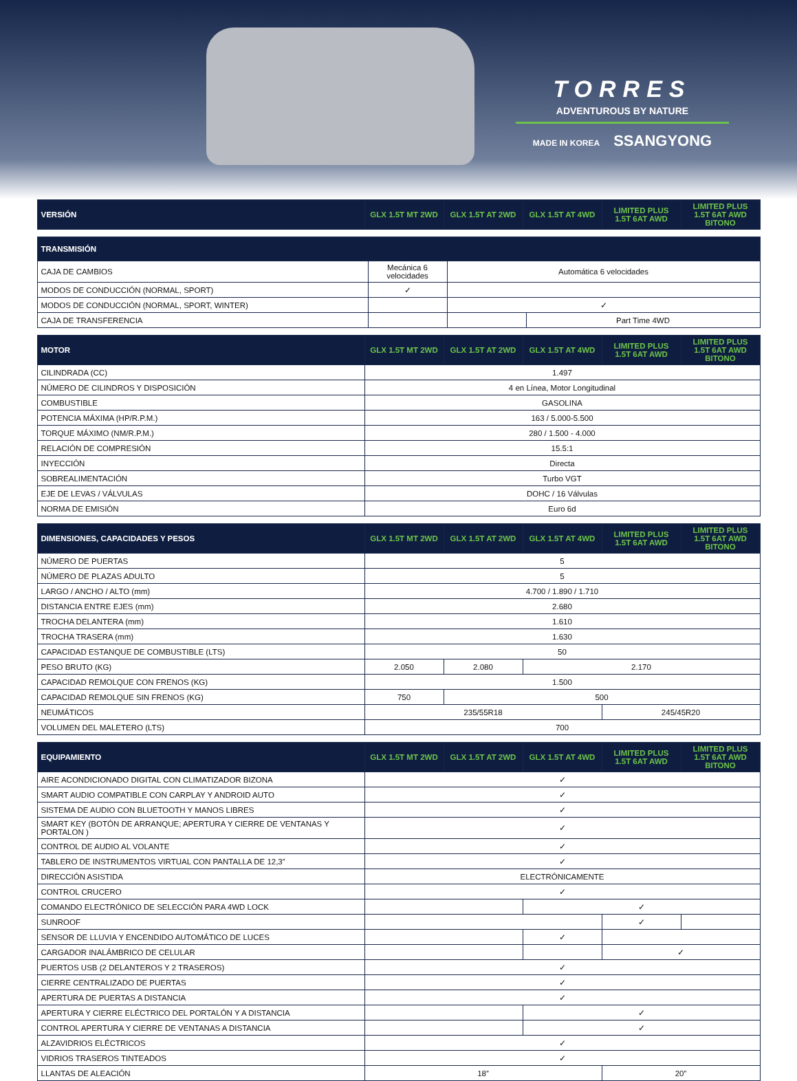TORRES
ADVENTUROUS BY NATURE
MADE IN KOREA SSANGYONG
| VERSIÓN | GLX 1.5T MT 2WD | GLX 1.5T AT 2WD | GLX 1.5T AT 4WD | LIMITED PLUS 1.5T 6AT AWD | LIMITED PLUS 1.5T 6AT AWD BITONO |
| --- | --- | --- | --- | --- | --- |
| TRANSMISIÓN | | | |
| --- | --- | --- | --- |
| CAJA DE CAMBIOS | Mecánica 6 velocidades | Automática 6 velocidades | |
| MODOS DE CONDUCCIÓN (NORMAL, SPORT) | ✓ | | |
| MODOS DE CONDUCCIÓN (NORMAL, SPORT, WINTER) | | ✓ | |
| CAJA DE TRANSFERENCIA | | | Part Time 4WD |
| MOTOR | GLX 1.5T MT 2WD | GLX 1.5T AT 2WD | GLX 1.5T AT 4WD | LIMITED PLUS 1.5T 6AT AWD | LIMITED PLUS 1.5T 6AT AWD BITONO |
| --- | --- | --- | --- | --- | --- |
| CILINDRADA (CC) | 1.497 | | | | |
| NÚMERO DE CILINDROS Y DISPOSICIÓN | 4 en Línea, Motor Longitudinal | | | | |
| COMBUSTIBLE | GASOLINA | | | | |
| POTENCIA MÁXIMA (HP/R.P.M.) | 163 / 5.000-5.500 | | | | |
| TORQUE MÁXIMO (NM/R.P.M.) | 280 / 1.500 - 4.000 | | | | |
| RELACIÓN DE COMPRESIÓN | 15.5:1 | | | | |
| INYECCIÓN | Directa | | | | |
| SOBREALIMENTACIÓN | Turbo VGT | | | | |
| EJE DE LEVAS / VÁLVULAS | DOHC / 16 Válvulas | | | | |
| NORMA DE EMISIÓN | Euro 6d | | | | |
| DIMENSIONES, CAPACIDADES Y PESOS | GLX 1.5T MT 2WD | GLX 1.5T AT 2WD | GLX 1.5T AT 4WD | LIMITED PLUS 1.5T 6AT AWD | LIMITED PLUS 1.5T 6AT AWD BITONO |
| --- | --- | --- | --- | --- | --- |
| NÚMERO DE PUERTAS | 5 | | | | |
| NÚMERO DE PLAZAS ADULTO | 5 | | | | |
| LARGO / ANCHO / ALTO (mm) | 4.700 / 1.890 / 1.710 | | | | |
| DISTANCIA ENTRE EJES (mm) | 2.680 | | | | |
| TROCHA DELANTERA (mm) | 1.610 | | | | |
| TROCHA TRASERA (mm) | 1.630 | | | | |
| CAPACIDAD ESTANQUE DE COMBUSTIBLE (LTS) | 50 | | | | |
| PESO BRUTO (KG) | 2.050 | 2.080 | 2.170 | | |
| CAPACIDAD REMOLQUE CON FRENOS (KG) | 1.500 | | | | |
| CAPACIDAD REMOLQUE SIN FRENOS (KG) | 750 | 500 | | | |
| NEUMÁTICOS | 235/55R18 | | | 245/45R20 | |
| VOLUMEN DEL MALETERO (LTS) | 700 | | | | |
| EQUIPAMIENTO | GLX 1.5T MT 2WD | GLX 1.5T AT 2WD | GLX 1.5T AT 4WD | LIMITED PLUS 1.5T 6AT AWD | LIMITED PLUS 1.5T 6AT AWD BITONO |
| --- | --- | --- | --- | --- | --- |
| AIRE ACONDICIONADO DIGITAL CON CLIMATIZADOR BIZONA | ✓ | | | | |
| SMART AUDIO COMPATIBLE CON CARPLAY Y ANDROID AUTO | ✓ | | | | |
| SISTEMA DE AUDIO CON BLUETOOTH Y MANOS LIBRES | ✓ | | | | |
| SMART KEY (BOTÓN DE ARRANQUE; APERTURA Y CIERRE DE VENTANAS Y PORTALON ) | ✓ | | | | |
| CONTROL DE AUDIO AL VOLANTE | ✓ | | | | |
| TABLERO DE INSTRUMENTOS VIRTUAL CON PANTALLA DE 12,3” | ✓ | | | | |
| DIRECCIÓN ASISTIDA | ELECTRÓNICAMENTE | | | | |
| CONTROL CRUCERO | ✓ | | | | |
| COMANDO ELECTRÓNICO DE SELECCIÓN PARA 4WD LOCK | | | ✓ | | |
| SUNROOF | | | | ✓ | |
| SENSOR DE LLUVIA Y ENCENDIDO AUTOMÁTICO DE LUCES | | | ✓ | | |
| CARGADOR INALÁMBRICO DE CELULAR | | | | ✓ | |
| PUERTOS USB (2 DELANTEROS Y 2 TRASEROS) | ✓ | | | | |
| CIERRE CENTRALIZADO DE PUERTAS | ✓ | | | | |
| APERTURA DE PUERTAS A DISTANCIA | ✓ | | | | |
| APERTURA Y CIERRE ELÉCTRICO DEL PORTALÓN Y A DISTANCIA | | | ✓ | | |
| CONTROL APERTURA Y CIERRE DE VENTANAS A DISTANCIA | | | ✓ | | |
| ALZAVIDRIOS ELÉCTRICOS | ✓ | | | | |
| VIDRIOS TRASEROS TINTEADOS | ✓ | | | | |
| LLANTAS DE ALEACIÓN | 18” | | | 20” | |